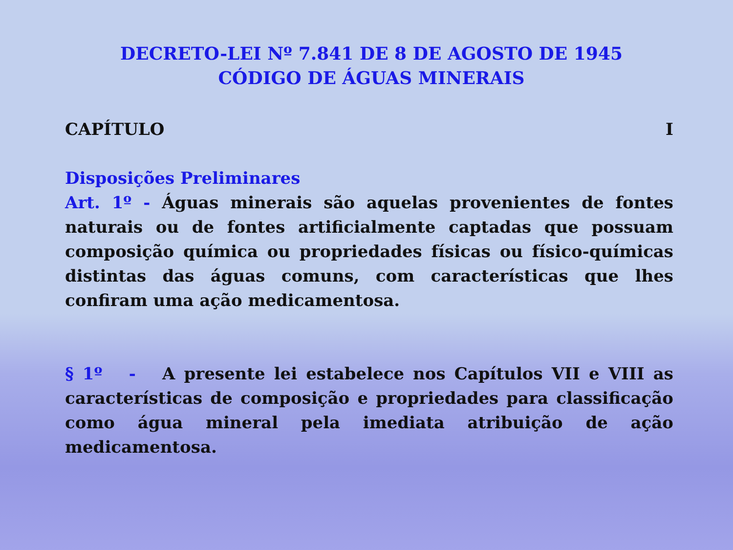DECRETO-LEI Nº 7.841 DE 8 DE AGOSTO DE 1945
CÓDIGO DE ÁGUAS MINERAIS
CAPÍTULO I
Disposições Preliminares
Art. 1º - Águas minerais são aquelas provenientes de fontes naturais ou de fontes artificialmente captadas que possuam composição química ou propriedades físicas ou físico-químicas distintas das águas comuns, com características que lhes confiram uma ação medicamentosa.
§ 1º - A presente lei estabelece nos Capítulos VII e VIII as características de composição e propriedades para classificação como água mineral pela imediata atribuição de ação medicamentosa.